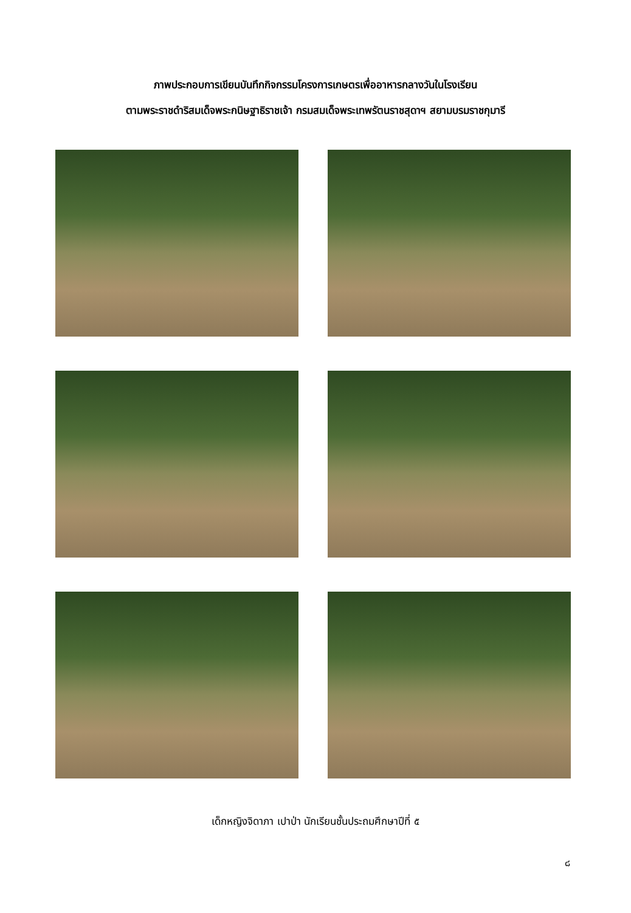ภาพประกอบการเขียนบันทึกกิจกรรมโครงการเกษตรเพื่ออาหารกลางวันในโรงเรียน
ตามพระราชดำริสมเด็จพระกนิษฐาธิราชเจ้า กรมสมเด็จพระเทพรัตนราชสุดาฯ สยามบรมราชกุมารี
เด็กหญิงจิดาภา เปาป่า นักเรียนชั้นประถมศึกษาปีที่ ๕
๘